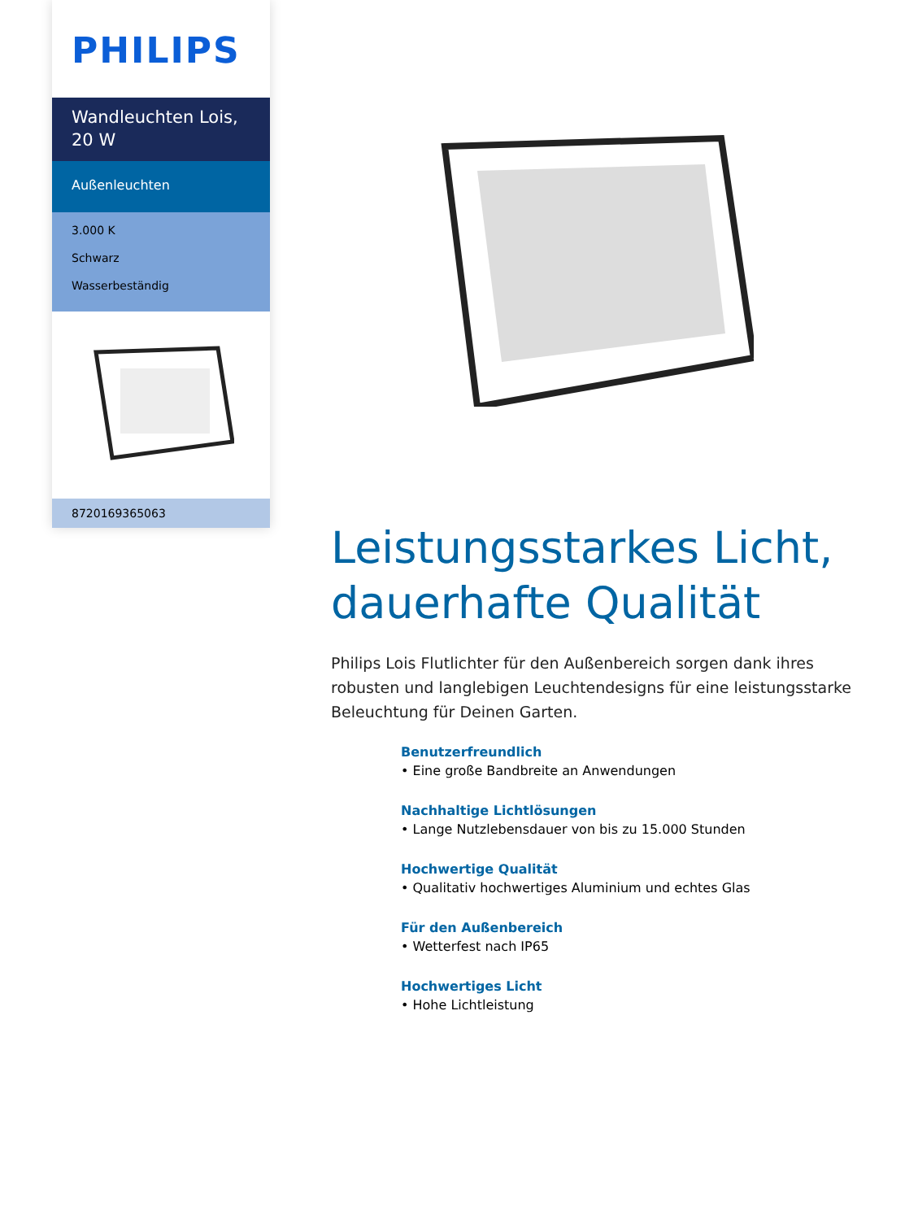PHILIPS
Wandleuchten Lois, 20 W
Außenleuchten
3.000 K
Schwarz
Wasserbeständig
8720169365063
Leistungsstarkes Licht, dauerhafte Qualität
Philips Lois Flutlichter für den Außenbereich sorgen dank ihres robusten und langlebigen Leuchtendesigns für eine leistungsstarke Beleuchtung für Deinen Garten.
Benutzerfreundlich
• Eine große Bandbreite an Anwendungen
Nachhaltige Lichtlösungen
• Lange Nutzlebensdauer von bis zu 15.000 Stunden
Hochwertige Qualität
• Qualitativ hochwertiges Aluminium und echtes Glas
Für den Außenbereich
• Wetterfest nach IP65
Hochwertiges Licht
• Hohe Lichtleistung